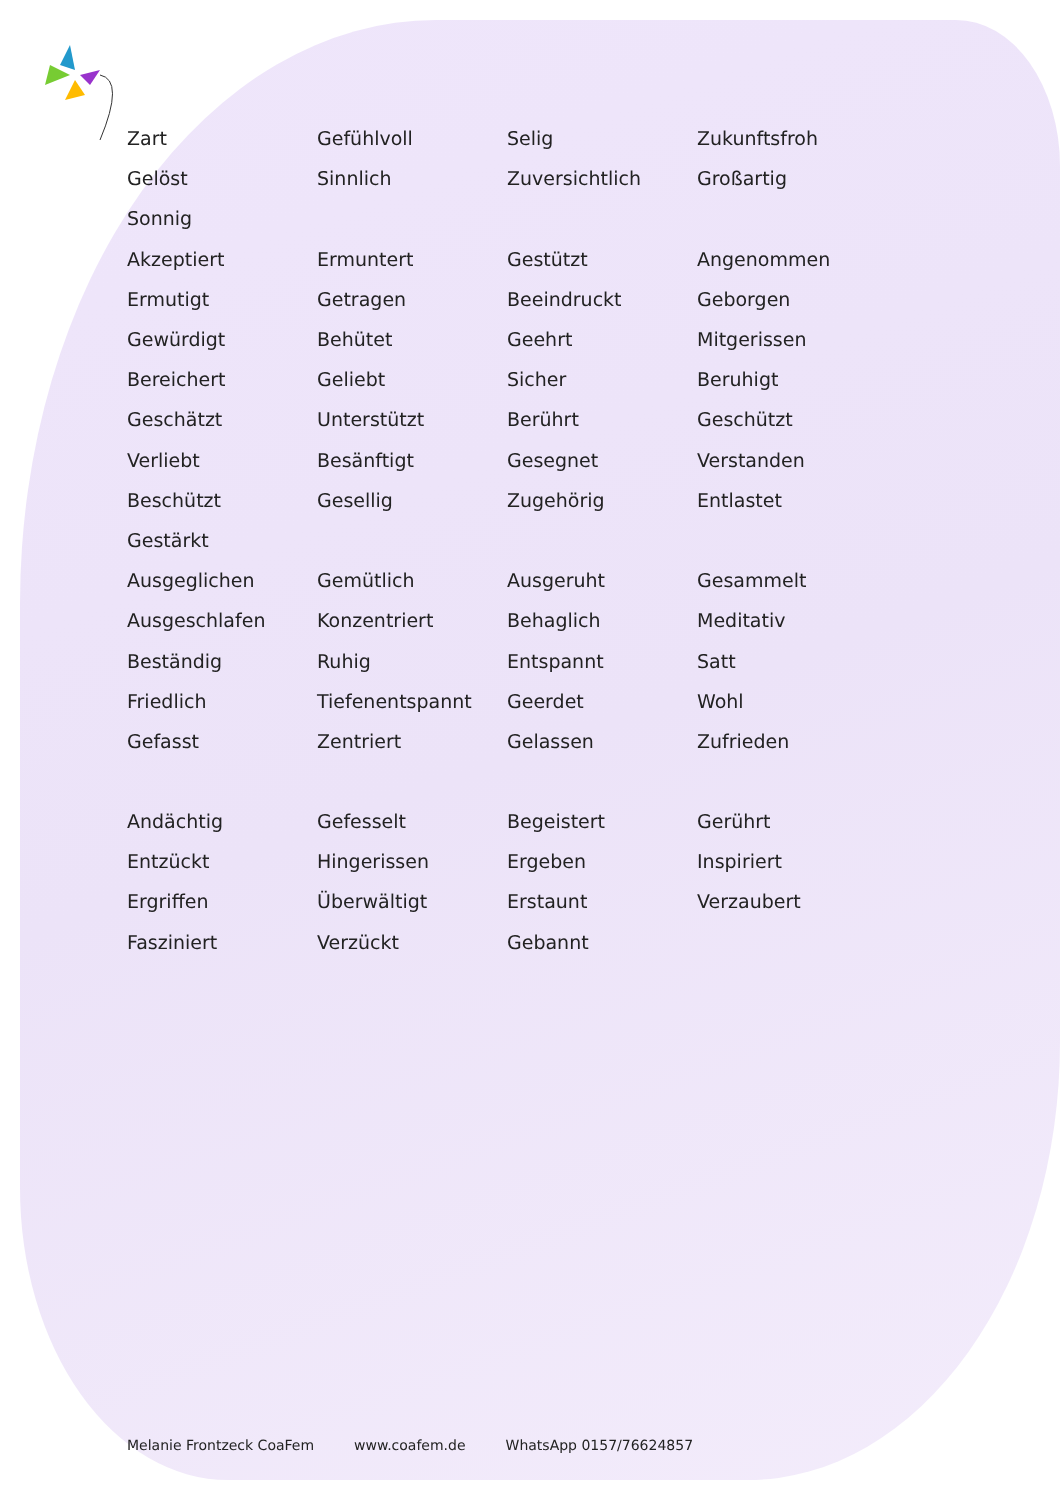| Zart | Gefühlvoll | Selig | Zukunftsfroh |
| Gelöst | Sinnlich | Zuversichtlich | Großartig |
| Sonnig | | | |
| Akzeptiert | Ermuntert | Gestützt | Angenommen |
| Ermutigt | Getragen | Beeindruckt | Geborgen |
| Gewürdigt | Behütet | Geehrt | Mitgerissen |
| Bereichert | Geliebt | Sicher | Beruhigt |
| Geschätzt | Unterstützt | Berührt | Geschützt |
| Verliebt | Besänftigt | Gesegnet | Verstanden |
| Beschützt | Gesellig | Zugehörig | Entlastet |
| Gestärkt | | | |
| Ausgeglichen | Gemütlich | Ausgeruht | Gesammelt |
| Ausgeschlafen | Konzentriert | Behaglich | Meditativ |
| Beständig | Ruhig | Entspannt | Satt |
| Friedlich | Tiefenentspannt | Geerdet | Wohl |
| Gefasst | Zentriert | Gelassen | Zufrieden |
| Andächtig | Gefesselt | Begeistert | Gerührt |
| Entzückt | Hingerissen | Ergeben | Inspiriert |
| Ergriffen | Überwältigt | Erstaunt | Verzaubert |
| Fasziniert | Verzückt | Gebannt | |
Melanie Frontzeck CoaFem www.coafem.de WhatsApp 0157/76624857